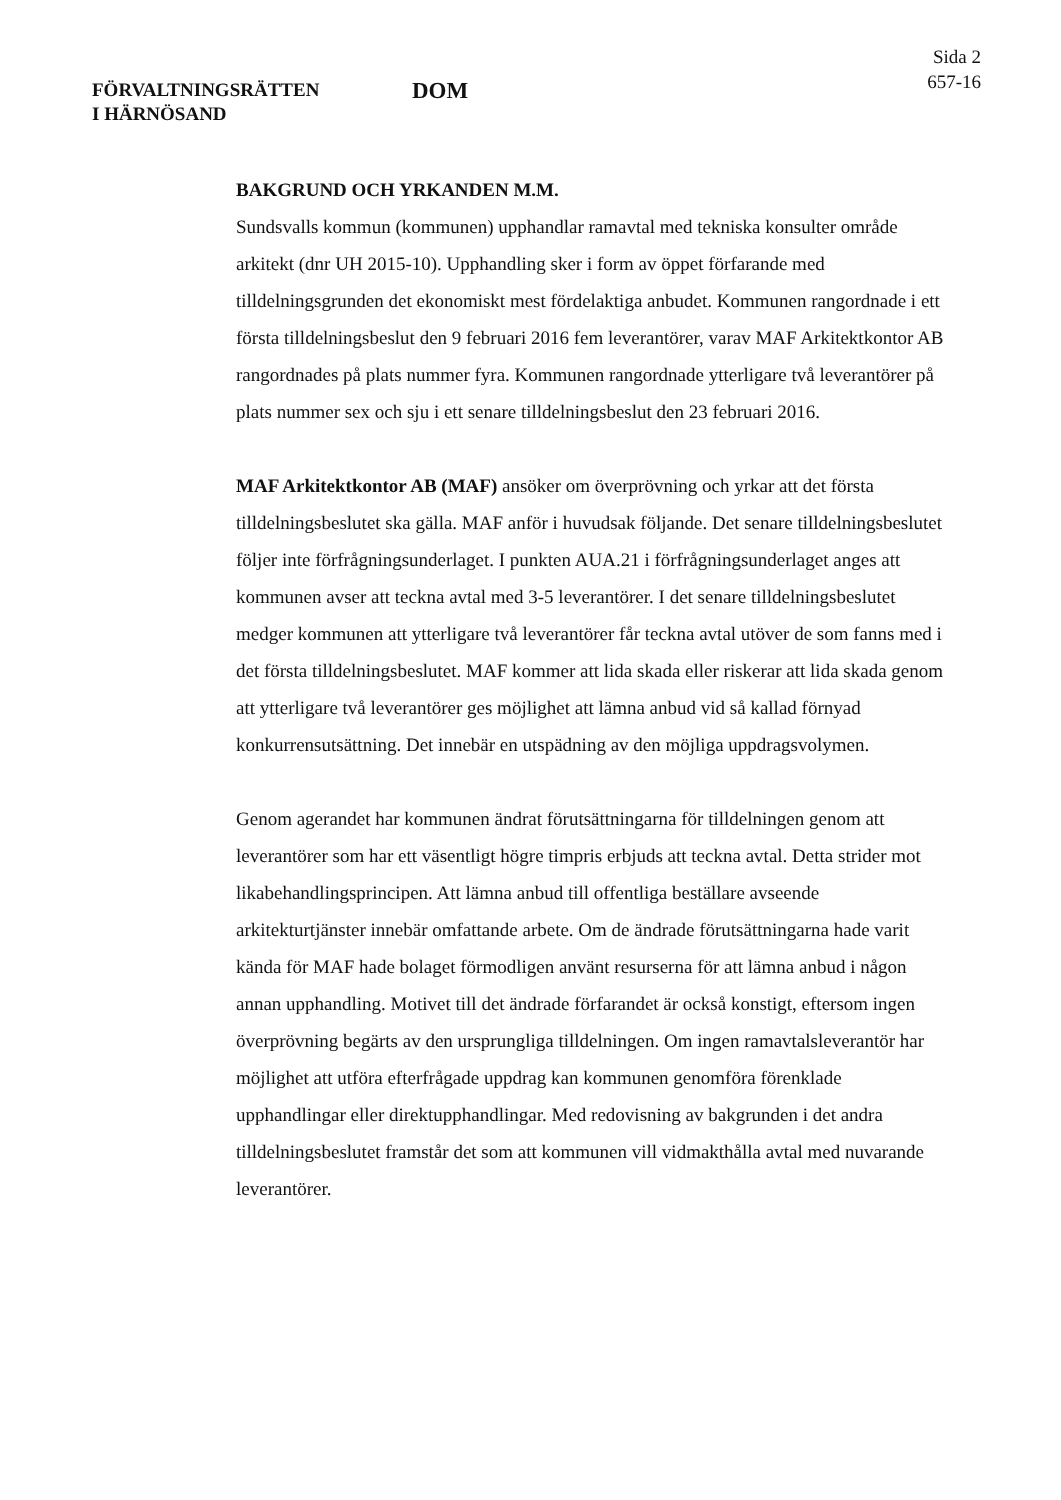FÖRVALTNINGSRÄTTEN
I HÄRNÖSAND
DOM
Sida 2
657-16
BAKGRUND OCH YRKANDEN M.M.
Sundsvalls kommun (kommunen) upphandlar ramavtal med tekniska konsulter område arkitekt (dnr UH 2015-10). Upphandling sker i form av öppet förfarande med tilldelningsgrunden det ekonomiskt mest fördelaktiga anbudet. Kommunen rangordnade i ett första tilldelningsbeslut den 9 februari 2016 fem leverantörer, varav MAF Arkitektkontor AB rangordnades på plats nummer fyra. Kommunen rangordnade ytterligare två leverantörer på plats nummer sex och sju i ett senare tilldelningsbeslut den 23 februari 2016.
MAF Arkitektkontor AB (MAF) ansöker om överprövning och yrkar att det första tilldelningsbeslutet ska gälla. MAF anför i huvudsak följande. Det senare tilldelningsbeslutet följer inte förfrågningsunderlaget. I punkten AUA.21 i förfrågningsunderlaget anges att kommunen avser att teckna avtal med 3-5 leverantörer. I det senare tilldelningsbeslutet medger kommunen att ytterligare två leverantörer får teckna avtal utöver de som fanns med i det första tilldelningsbeslutet. MAF kommer att lida skada eller riskerar att lida skada genom att ytterligare två leverantörer ges möjlighet att lämna anbud vid så kallad förnyad konkurrensutsättning. Det innebär en utspädning av den möjliga uppdragsvolymen.
Genom agerandet har kommunen ändrat förutsättningarna för tilldelningen genom att leverantörer som har ett väsentligt högre timpris erbjuds att teckna avtal. Detta strider mot likabehandlingsprincipen. Att lämna anbud till offentliga beställare avseende arkitekturtjänster innebär omfattande arbete. Om de ändrade förutsättningarna hade varit kända för MAF hade bolaget förmodligen använt resurserna för att lämna anbud i någon annan upphandling. Motivet till det ändrade förfarandet är också konstigt, eftersom ingen överprövning begärts av den ursprungliga tilldelningen. Om ingen ramavtalsleverantör har möjlighet att utföra efterfrågade uppdrag kan kommunen genomföra förenklade upphandlingar eller direktupphandlingar. Med redovisning av bakgrunden i det andra tilldelningsbeslutet framstår det som att kommunen vill vidmakthålla avtal med nuvarande leverantörer.